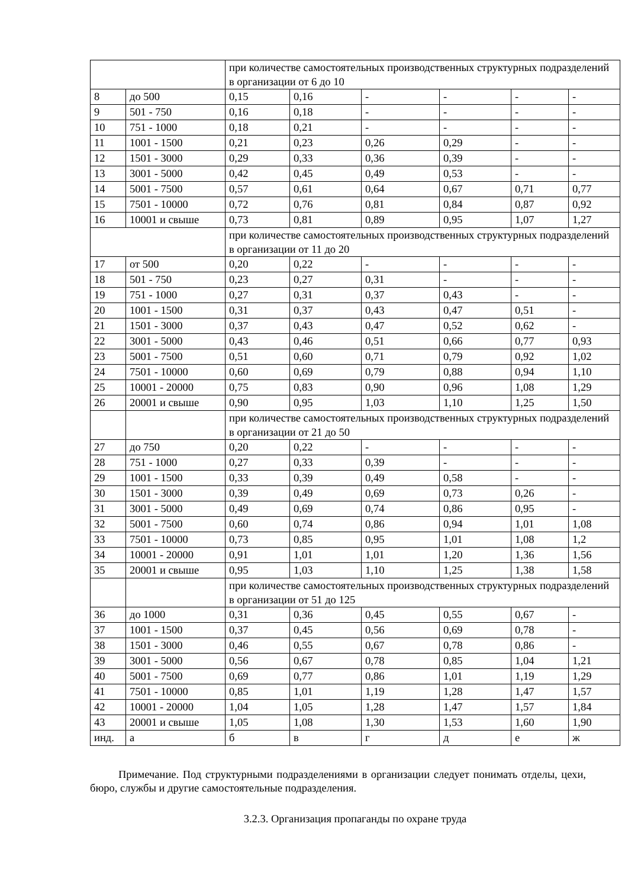| | | при количестве самостоятельных производственных структурных подразделений в организации от 6 до 10 | | | | | |
| 8 | до 500 | 0,15 | 0,16 | - | - | - | - |
| 9 | 501 - 750 | 0,16 | 0,18 | - | - | - | - |
| 10 | 751 - 1000 | 0,18 | 0,21 | - | - | - | - |
| 11 | 1001 - 1500 | 0,21 | 0,23 | 0,26 | 0,29 | - | - |
| 12 | 1501 - 3000 | 0,29 | 0,33 | 0,36 | 0,39 | - | - |
| 13 | 3001 - 5000 | 0,42 | 0,45 | 0,49 | 0,53 | - | - |
| 14 | 5001 - 7500 | 0,57 | 0,61 | 0,64 | 0,67 | 0,71 | 0,77 |
| 15 | 7501 - 10000 | 0,72 | 0,76 | 0,81 | 0,84 | 0,87 | 0,92 |
| 16 | 10001 и свыше | 0,73 | 0,81 | 0,89 | 0,95 | 1,07 | 1,27 |
| | | при количестве самостоятельных производственных структурных подразделений в организации от 11 до 20 | | | | | |
| 17 | от 500 | 0,20 | 0,22 | - | - | - | - |
| 18 | 501 - 750 | 0,23 | 0,27 | 0,31 | - | - | - |
| 19 | 751 - 1000 | 0,27 | 0,31 | 0,37 | 0,43 | - | - |
| 20 | 1001 - 1500 | 0,31 | 0,37 | 0,43 | 0,47 | 0,51 | - |
| 21 | 1501 - 3000 | 0,37 | 0,43 | 0,47 | 0,52 | 0,62 | - |
| 22 | 3001 - 5000 | 0,43 | 0,46 | 0,51 | 0,66 | 0,77 | 0,93 |
| 23 | 5001 - 7500 | 0,51 | 0,60 | 0,71 | 0,79 | 0,92 | 1,02 |
| 24 | 7501 - 10000 | 0,60 | 0,69 | 0,79 | 0,88 | 0,94 | 1,10 |
| 25 | 10001 - 20000 | 0,75 | 0,83 | 0,90 | 0,96 | 1,08 | 1,29 |
| 26 | 20001 и свыше | 0,90 | 0,95 | 1,03 | 1,10 | 1,25 | 1,50 |
| | | при количестве самостоятельных производственных структурных подразделений в организации от 21 до 50 | | | | | |
| 27 | до 750 | 0,20 | 0,22 | - | - | - | - |
| 28 | 751 - 1000 | 0,27 | 0,33 | 0,39 | - | - | - |
| 29 | 1001 - 1500 | 0,33 | 0,39 | 0,49 | 0,58 | - | - |
| 30 | 1501 - 3000 | 0,39 | 0,49 | 0,69 | 0,73 | 0,26 | - |
| 31 | 3001 - 5000 | 0,49 | 0,69 | 0,74 | 0,86 | 0,95 | - |
| 32 | 5001 - 7500 | 0,60 | 0,74 | 0,86 | 0,94 | 1,01 | 1,08 |
| 33 | 7501 - 10000 | 0,73 | 0,85 | 0,95 | 1,01 | 1,08 | 1,2 |
| 34 | 10001 - 20000 | 0,91 | 1,01 | 1,01 | 1,20 | 1,36 | 1,56 |
| 35 | 20001 и свыше | 0,95 | 1,03 | 1,10 | 1,25 | 1,38 | 1,58 |
| | | при количестве самостоятельных производственных структурных подразделений в организации от 51 до 125 | | | | | |
| 36 | до 1000 | 0,31 | 0,36 | 0,45 | 0,55 | 0,67 | - |
| 37 | 1001 - 1500 | 0,37 | 0,45 | 0,56 | 0,69 | 0,78 | - |
| 38 | 1501 - 3000 | 0,46 | 0,55 | 0,67 | 0,78 | 0,86 | - |
| 39 | 3001 - 5000 | 0,56 | 0,67 | 0,78 | 0,85 | 1,04 | 1,21 |
| 40 | 5001 - 7500 | 0,69 | 0,77 | 0,86 | 1,01 | 1,19 | 1,29 |
| 41 | 7501 - 10000 | 0,85 | 1,01 | 1,19 | 1,28 | 1,47 | 1,57 |
| 42 | 10001 - 20000 | 1,04 | 1,05 | 1,28 | 1,47 | 1,57 | 1,84 |
| 43 | 20001 и свыше | 1,05 | 1,08 | 1,30 | 1,53 | 1,60 | 1,90 |
| инд. | а | б | в | г | д | е | ж |
Примечание. Под структурными подразделениями в организации следует понимать отделы, цехи, бюро, службы и другие самостоятельные подразделения.
3.2.3. Организация пропаганды по охране труда